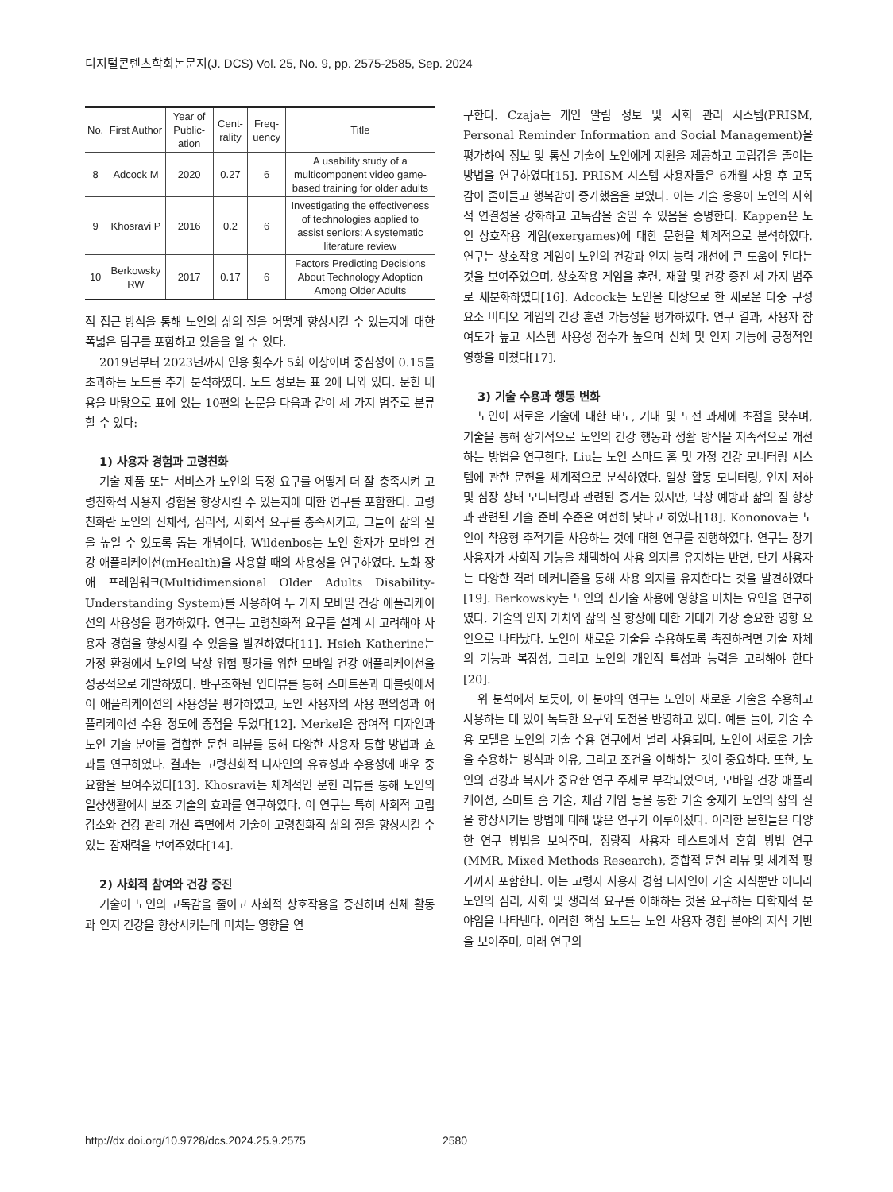디지털콘텐츠학회논문지(J. DCS) Vol. 25, No. 9, pp. 2575-2585, Sep. 2024
| No. | First Author | Year of Public-ation | Cent-rality | Freq-uency | Title |
| --- | --- | --- | --- | --- | --- |
| 8 | Adcock M | 2020 | 0.27 | 6 | A usability study of a multicomponent video game-based training for older adults |
| 9 | Khosravi P | 2016 | 0.2 | 6 | Investigating the effectiveness of technologies applied to assist seniors: A systematic literature review |
| 10 | Berkowsky RW | 2017 | 0.17 | 6 | Factors Predicting Decisions About Technology Adoption Among Older Adults |
적 접근 방식을 통해 노인의 삶의 질을 어떻게 향상시킬 수 있는지에 대한 폭넓은 탐구를 포함하고 있음을 알 수 있다.
2019년부터 2023년까지 인용 횟수가 5회 이상이며 중심성이 0.15를 초과하는 노드를 추가 분석하였다. 노드 정보는 표 2에 나와 있다. 문헌 내용을 바탕으로 표에 있는 10편의 논문을 다음과 같이 세 가지 범주로 분류할 수 있다:
1) 사용자 경험과 고령친화
기술 제품 또는 서비스가 노인의 특정 요구를 어떻게 더 잘 충족시켜 고령친화적 사용자 경험을 향상시킬 수 있는지에 대한 연구를 포함한다. 고령친화란 노인의 신체적, 심리적, 사회적 요구를 충족시키고, 그들이 삶의 질을 높일 수 있도록 돕는 개념이다. Wildenbos는 노인 환자가 모바일 건강 애플리케이션(mHealth)을 사용할 때의 사용성을 연구하였다. 노화 장애 프레임워크(Multidimensional Older Adults Disability-Understanding System)를 사용하여 두 가지 모바일 건강 애플리케이션의 사용성을 평가하였다. 연구는 고령친화적 요구를 설계 시 고려해야 사용자 경험을 향상시킬 수 있음을 발견하였다[11]. Hsieh Katherine는 가정 환경에서 노인의 낙상 위험 평가를 위한 모바일 건강 애플리케이션을 성공적으로 개발하였다. 반구조화된 인터뷰를 통해 스마트폰과 태블릿에서 이 애플리케이션의 사용성을 평가하였고, 노인 사용자의 사용 편의성과 애플리케이션 수용 정도에 중점을 두었다[12]. Merkel은 참여적 디자인과 노인 기술 분야를 결합한 문헌 리뷰를 통해 다양한 사용자 통합 방법과 효과를 연구하였다. 결과는 고령친화적 디자인의 유효성과 수용성에 매우 중요함을 보여주었다[13]. Khosravi는 체계적인 문헌 리뷰를 통해 노인의 일상생활에서 보조 기술의 효과를 연구하였다. 이 연구는 특히 사회적 고립 감소와 건강 관리 개선 측면에서 기술이 고령친화적 삶의 질을 향상시킬 수 있는 잠재력을 보여주었다[14].
2) 사회적 참여와 건강 증진
기술이 노인의 고독감을 줄이고 사회적 상호작용을 증진하며 신체 활동과 인지 건강을 향상시키는데 미치는 영향을 연
구한다. Czaja는 개인 알림 정보 및 사회 관리 시스템(PRISM, Personal Reminder Information and Social Management)을 평가하여 정보 및 통신 기술이 노인에게 지원을 제공하고 고립감을 줄이는 방법을 연구하였다[15]. PRISM 시스템 사용자들은 6개월 사용 후 고독감이 줄어들고 행복감이 증가했음을 보였다. 이는 기술 응용이 노인의 사회적 연결성을 강화하고 고독감을 줄일 수 있음을 증명한다. Kappen은 노인 상호작용 게임(exergames)에 대한 문헌을 체계적으로 분석하였다. 연구는 상호작용 게임이 노인의 건강과 인지 능력 개선에 큰 도움이 된다는 것을 보여주었으며, 상호작용 게임을 훈련, 재활 및 건강 증진 세 가지 범주로 세분화하였다[16]. Adcock는 노인을 대상으로 한 새로운 다중 구성 요소 비디오 게임의 건강 훈련 가능성을 평가하였다. 연구 결과, 사용자 참여도가 높고 시스템 사용성 점수가 높으며 신체 및 인지 기능에 긍정적인 영향을 미쳤다[17].
3) 기술 수용과 행동 변화
노인이 새로운 기술에 대한 태도, 기대 및 도전 과제에 초점을 맞추며, 기술을 통해 장기적으로 노인의 건강 행동과 생활 방식을 지속적으로 개선하는 방법을 연구한다. Liu는 노인 스마트 홈 및 가정 건강 모니터링 시스템에 관한 문헌을 체계적으로 분석하였다. 일상 활동 모니터링, 인지 저하 및 심장 상태 모니터링과 관련된 증거는 있지만, 낙상 예방과 삶의 질 향상과 관련된 기술 준비 수준은 여전히 낮다고 하였다[18]. Kononova는 노인이 착용형 추적기를 사용하는 것에 대한 연구를 진행하였다. 연구는 장기 사용자가 사회적 기능을 채택하여 사용 의지를 유지하는 반면, 단기 사용자는 다양한 격려 메커니즘을 통해 사용 의지를 유지한다는 것을 발견하였다[19]. Berkowsky는 노인의 신기술 사용에 영향을 미치는 요인을 연구하였다. 기술의 인지 가치와 삶의 질 향상에 대한 기대가 가장 중요한 영향 요인으로 나타났다. 노인이 새로운 기술을 수용하도록 촉진하려면 기술 자체의 기능과 복잡성, 그리고 노인의 개인적 특성과 능력을 고려해야 한다[20].
위 분석에서 보듯이, 이 분야의 연구는 노인이 새로운 기술을 수용하고 사용하는 데 있어 독특한 요구와 도전을 반영하고 있다. 예를 들어, 기술 수용 모델은 노인의 기술 수용 연구에서 널리 사용되며, 노인이 새로운 기술을 수용하는 방식과 이유, 그리고 조건을 이해하는 것이 중요하다. 또한, 노인의 건강과 복지가 중요한 연구 주제로 부각되었으며, 모바일 건강 애플리케이션, 스마트 홈 기술, 체감 게임 등을 통한 기술 중재가 노인의 삶의 질을 향상시키는 방법에 대해 많은 연구가 이루어졌다. 이러한 문헌들은 다양한 연구 방법을 보여주며, 정량적 사용자 테스트에서 혼합 방법 연구(MMR, Mixed Methods Research), 종합적 문헌 리뷰 및 체계적 평가까지 포함한다. 이는 고령자 사용자 경험 디자인이 기술 지식뿐만 아니라 노인의 심리, 사회 및 생리적 요구를 이해하는 것을 요구하는 다학제적 분야임을 나타낸다. 이러한 핵심 노드는 노인 사용자 경험 분야의 지식 기반을 보여주며, 미래 연구의
http://dx.doi.org/10.9728/dcs.2024.25.9.2575 2580